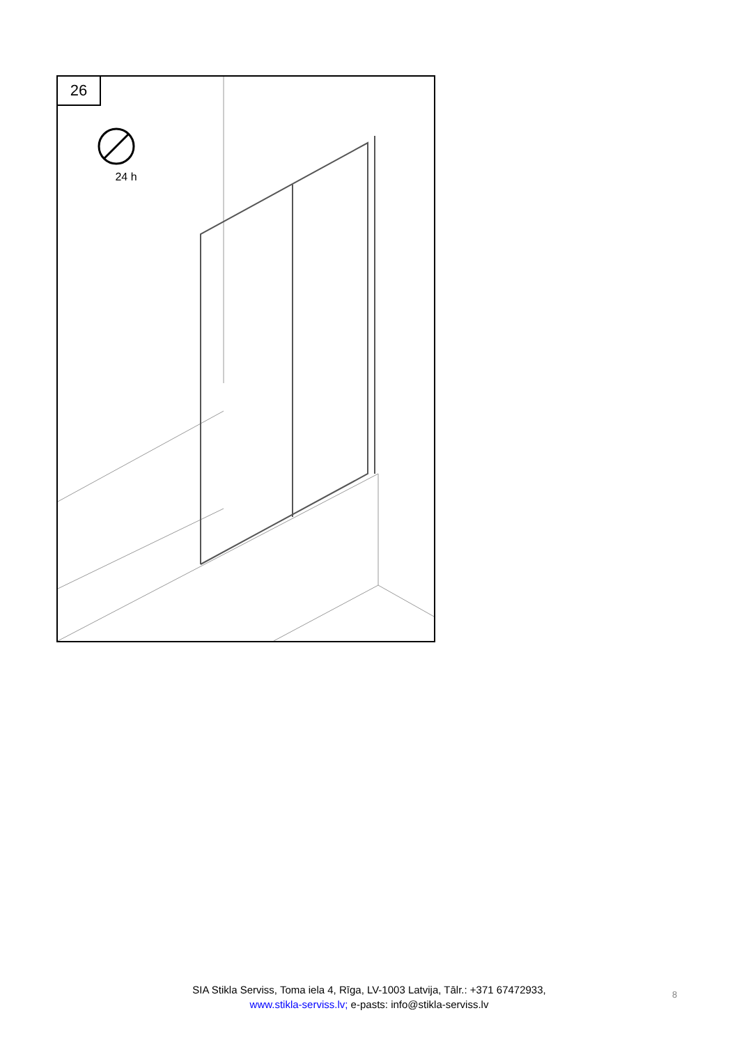26
24 h
SIA Stikla Serviss, Toma iela 4, Rīga, LV-1003 Latvija, Tālr.: +371 67472933,
www.stikla-serviss.lv; e-pasts: info@stikla-serviss.lv
8